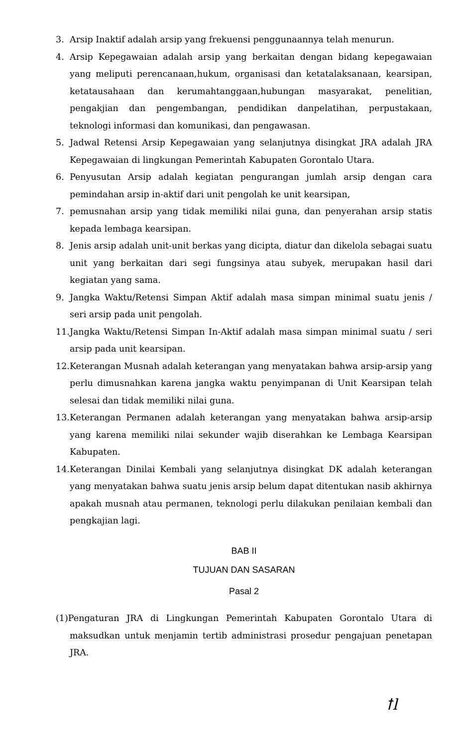3. Arsip Inaktif adalah arsip yang frekuensi penggunaannya telah menurun.
4. Arsip Kepegawaian adalah arsip yang berkaitan dengan bidang kepegawaian yang meliputi perencanaan,hukum, organisasi dan ketatalaksanaan, kearsipan, ketatausahaan dan kerumahtanggaan,hubungan masyarakat, penelitian, pengakjian dan pengembangan, pendidikan danpelatihan, perpustakaan, teknologi informasi dan komunikasi, dan pengawasan.
5. Jadwal Retensi Arsip Kepegawaian yang selanjutnya disingkat JRA adalah JRA Kepegawaian di lingkungan Pemerintah Kabupaten Gorontalo Utara.
6. Penyusutan Arsip adalah kegiatan pengurangan jumlah arsip dengan cara pemindahan arsip in-aktif dari unit pengolah ke unit kearsipan,
7. pemusnahan arsip yang tidak memiliki nilai guna, dan penyerahan arsip statis kepada lembaga kearsipan.
8. Jenis arsip adalah unit-unit berkas yang dicipta, diatur dan dikelola sebagai suatu unit yang berkaitan dari segi fungsinya atau subyek, merupakan hasil dari kegiatan yang sama.
9. Jangka Waktu/Retensi Simpan Aktif adalah masa simpan minimal suatu jenis / seri arsip pada unit pengolah.
11. Jangka Waktu/Retensi Simpan In-Aktif adalah masa simpan minimal suatu / seri arsip pada unit kearsipan.
12. Keterangan Musnah adalah keterangan yang menyatakan bahwa arsip-arsip yang perlu dimusnahkan karena jangka waktu penyimpanan di Unit Kearsipan telah selesai dan tidak memiliki nilai guna.
13. Keterangan Permanen adalah keterangan yang menyatakan bahwa arsip-arsip yang karena memiliki nilai sekunder wajib diserahkan ke Lembaga Kearsipan Kabupaten.
14. Keterangan Dinilai Kembali yang selanjutnya disingkat DK adalah keterangan yang menyatakan bahwa suatu jenis arsip belum dapat ditentukan nasib akhirnya apakah musnah atau permanen, teknologi perlu dilakukan penilaian kembali dan pengkajian lagi.
BAB II
TUJUAN DAN SASARAN
Pasal 2
(1)Pengaturan JRA di Lingkungan Pemerintah Kabupaten Gorontalo Utara di maksudkan untuk menjamin tertib administrasi prosedur pengajuan penetapan JRA.
ꝉl